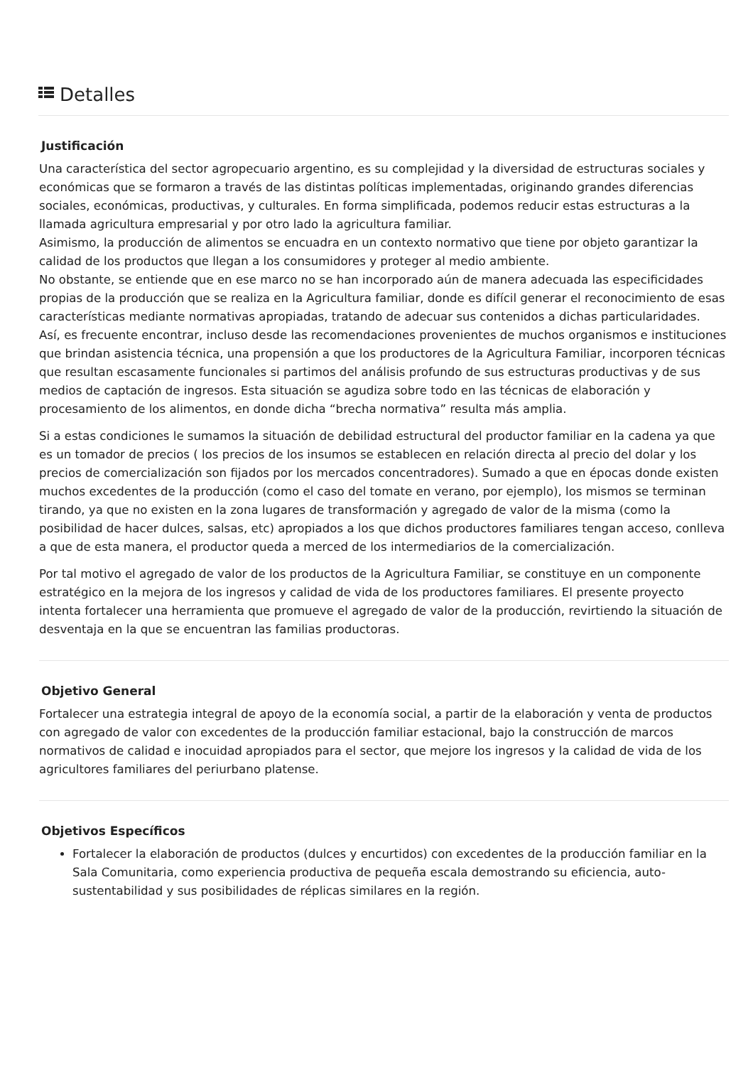Detalles
Justificación
Una característica del sector agropecuario argentino, es su complejidad y la diversidad de estructuras sociales y económicas que se formaron a través de las distintas políticas implementadas, originando grandes diferencias sociales, económicas, productivas, y culturales. En forma simplificada, podemos reducir estas estructuras a la llamada agricultura empresarial y por otro lado la agricultura familiar.
Asimismo, la producción de alimentos se encuadra en un contexto normativo que tiene por objeto garantizar la calidad de los productos que llegan a los consumidores y proteger al medio ambiente.
No obstante, se entiende que en ese marco no se han incorporado aún de manera adecuada las especificidades propias de la producción que se realiza en la Agricultura familiar, donde es difícil generar el reconocimiento de esas características mediante normativas apropiadas, tratando de adecuar sus contenidos a dichas particularidades.
Así, es frecuente encontrar, incluso desde las recomendaciones provenientes de muchos organismos e instituciones que brindan asistencia técnica, una propensión a que los productores de la Agricultura Familiar, incorporen técnicas que resultan escasamente funcionales si partimos del análisis profundo de sus estructuras productivas y de sus medios de captación de ingresos. Esta situación se agudiza sobre todo en las técnicas de elaboración y procesamiento de los alimentos, en donde dicha “brecha normativa” resulta más amplia.
Si a estas condiciones le sumamos la situación de debilidad estructural del productor familiar en la cadena ya que es un tomador de precios ( los precios de los insumos se establecen en relación directa al precio del dolar y los precios de comercialización son fijados por los mercados concentradores). Sumado a que en épocas donde existen muchos excedentes de la producción (como el caso del tomate en verano, por ejemplo), los mismos se terminan tirando, ya que no existen en la zona lugares de transformación y agregado de valor de la misma (como la posibilidad de hacer dulces, salsas, etc) apropiados a los que dichos productores familiares tengan acceso, conlleva a que de esta manera, el productor queda a merced de los intermediarios de la comercialización.
Por tal motivo el agregado de valor de los productos de la Agricultura Familiar, se constituye en un componente estratégico en la mejora de los ingresos y calidad de vida de los productores familiares. El presente proyecto intenta fortalecer una herramienta que promueve el agregado de valor de la producción, revirtiendo la situación de desventaja en la que se encuentran las familias productoras.
Objetivo General
Fortalecer una estrategia integral de apoyo de la economía social, a partir de la elaboración y venta de productos con agregado de valor con excedentes de la producción familiar estacional, bajo la construcción de marcos normativos de calidad e inocuidad apropiados para el sector, que mejore los ingresos y la calidad de vida de los agricultores familiares del periurbano platense.
Objetivos Específicos
Fortalecer la elaboración de productos (dulces y encurtidos) con excedentes de la producción familiar en la Sala Comunitaria, como experiencia productiva de pequeña escala demostrando su eficiencia, auto-sustentabilidad y sus posibilidades de réplicas similares en la región.